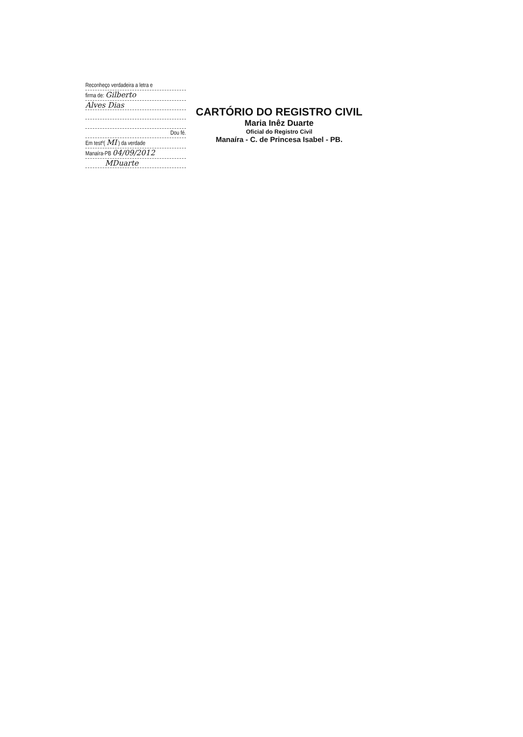Reconheço verdadeira a letra e
firma de: Gilberto
Alves Dias
Dou fé.
Em testº( MI ) da verdade
Manaíra-PB 04/09/2012
MDuarte
CARTÓRIO DO REGISTRO CIVIL
Maria Inêz Duarte
Oficial do Registro Civil
Manaíra - C. de Princesa Isabel - PB.